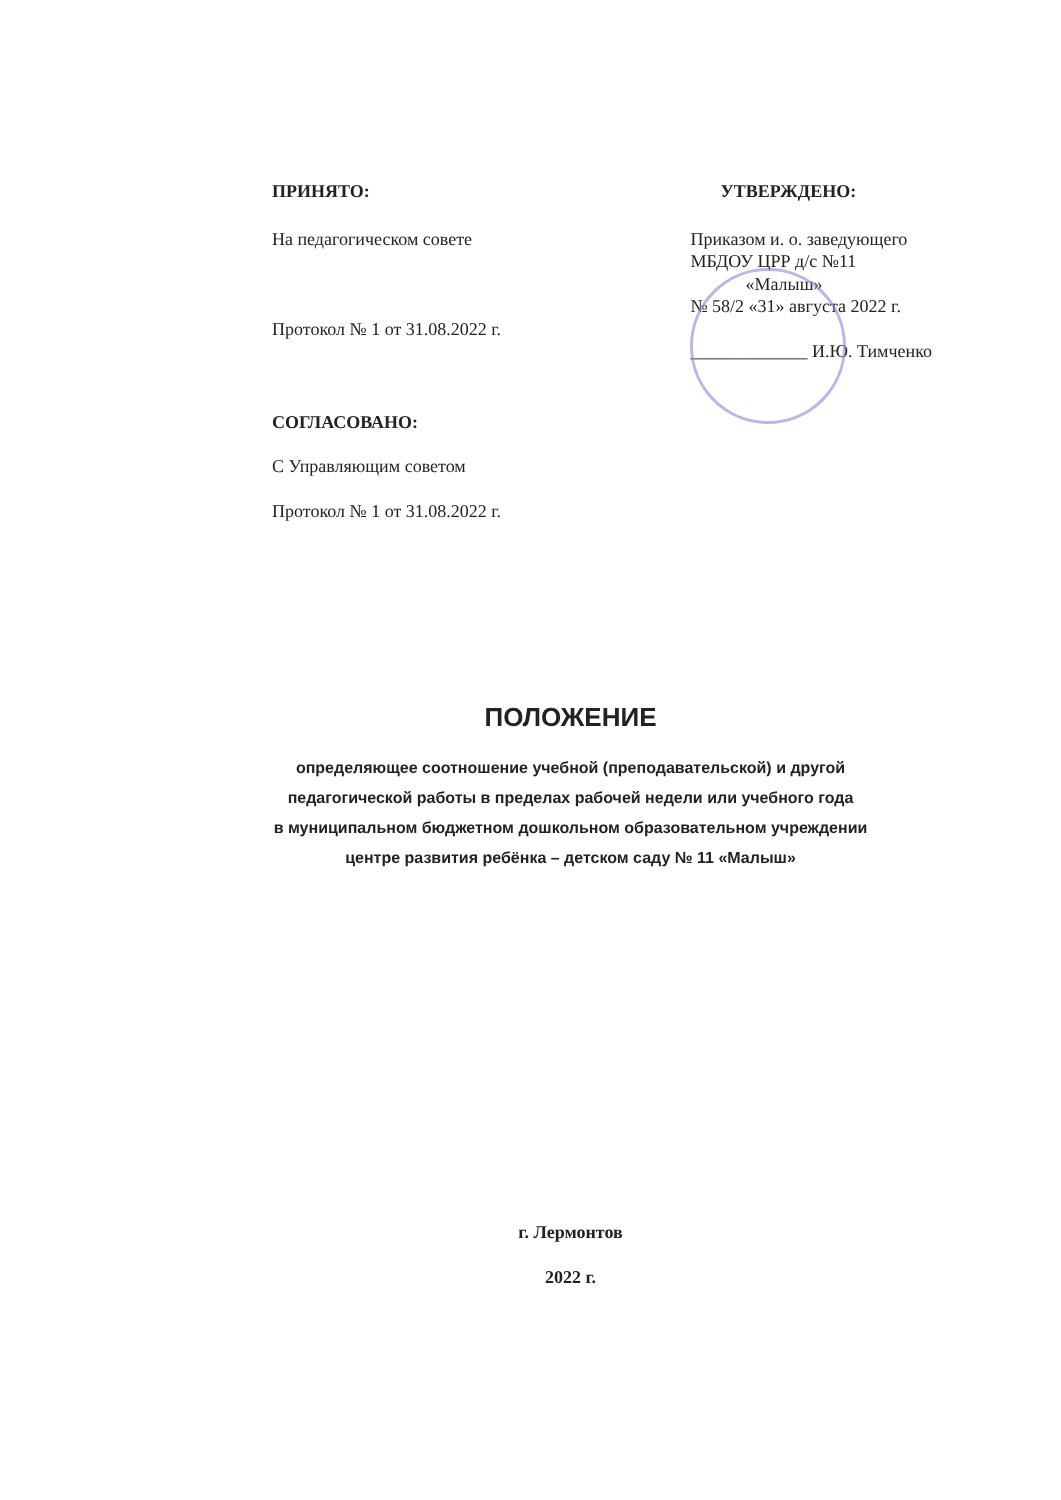ПРИНЯТО:
На педагогическом совете
Протокол № 1 от 31.08.2022 г.
СОГЛАСОВАНО:
С Управляющим советом
Протокол № 1 от 31.08.2022 г.
УТВЕРЖДЕНО:
Приказом и. о. заведующего
МБДОУ ЦРР д/с №11
«Малыш»
№ 58/2 «31» августа 2022 г.
_____________ И.Ю. Тимченко
ПОЛОЖЕНИЕ
определяющее соотношение учебной (преподавательской) и другой
педагогической работы в пределах рабочей недели или учебного года
в муниципальном бюджетном дошкольном образовательном учреждении
центре развития ребёнка – детском саду № 11 «Малыш»
г. Лермонтов
2022 г.